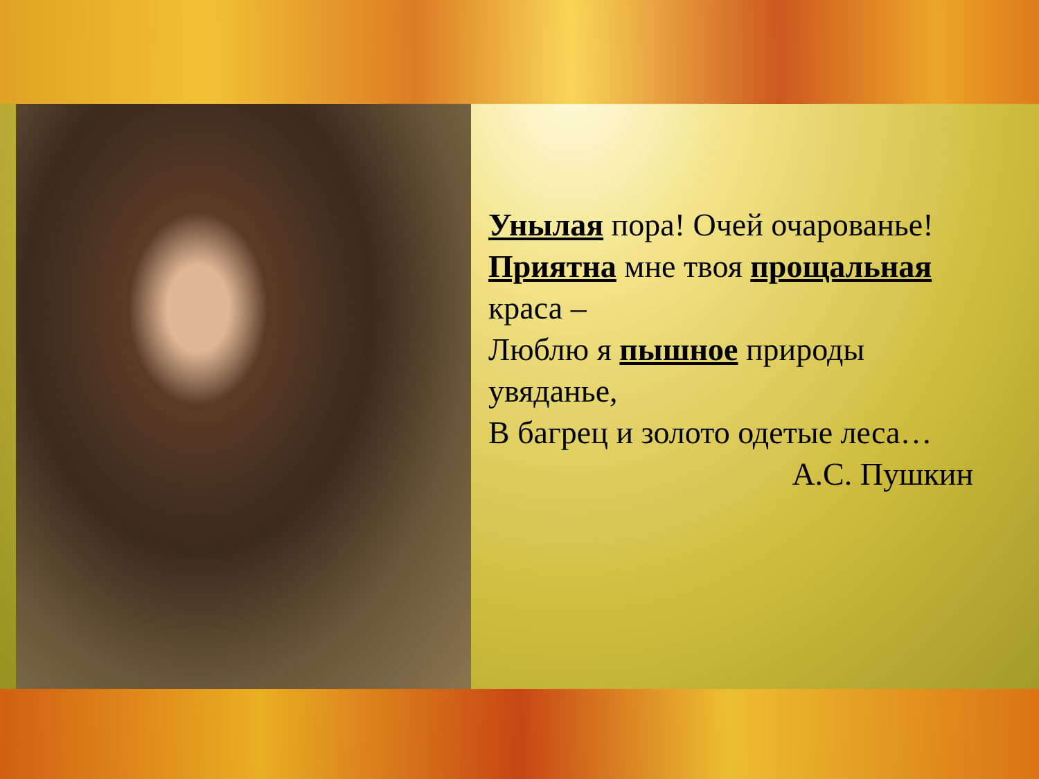Унылая пора! Очей очарованье!
Приятна мне твоя прощальная краса –
Люблю я пышное природы увяданье,
В багрец и золото одетые леса…
А.С. Пушкин